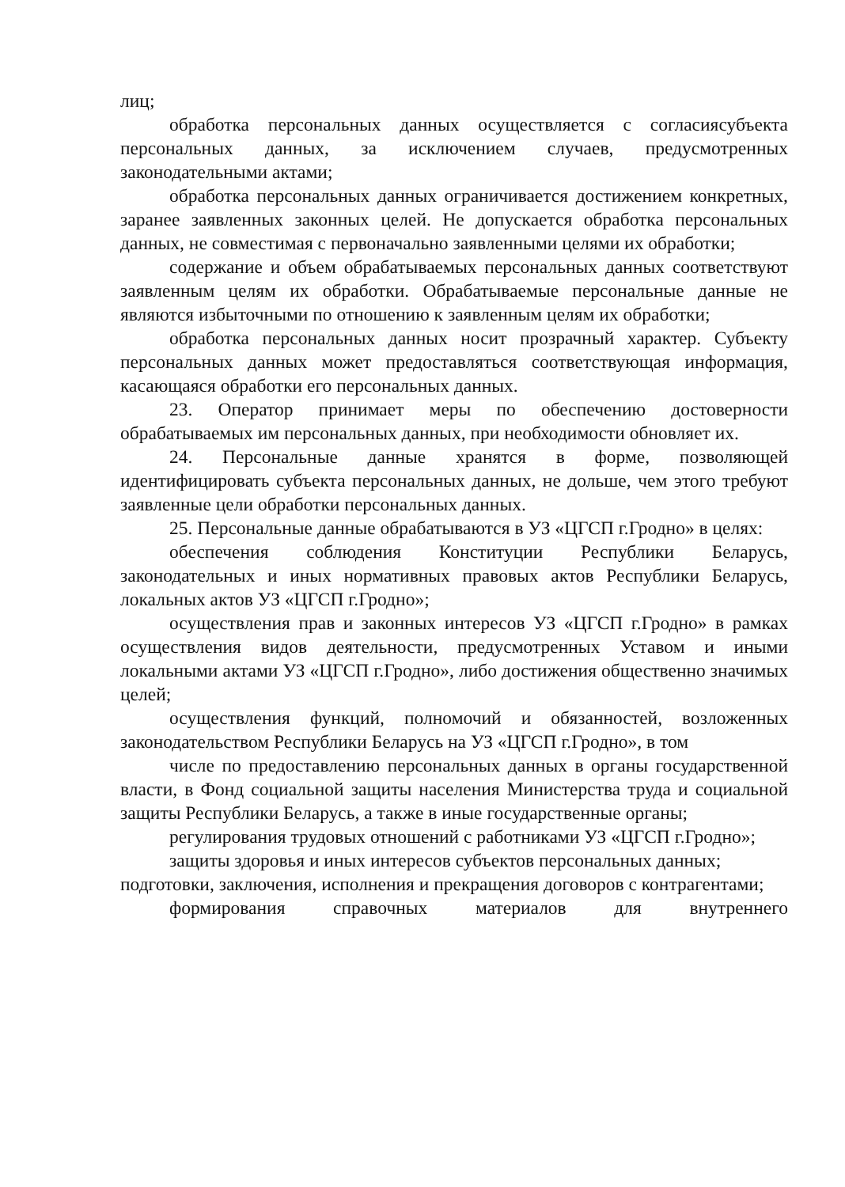лиц;
обработка персональных данных осуществляется с согласиясубъекта персональных данных, за исключением случаев, предусмотренных законодательными актами;
обработка персональных данных ограничивается достижением конкретных, заранее заявленных законных целей. Не допускается обработка персональных данных, не совместимая с первоначально заявленными целями их обработки;
содержание и объем обрабатываемых персональных данных соответствуют заявленным целям их обработки. Обрабатываемые персональные данные не являются избыточными по отношению к заявленным целям их обработки;
обработка персональных данных носит прозрачный характер. Субъекту персональных данных может предоставляться соответствующая информация, касающаяся обработки его персональных данных.
23. Оператор принимает меры по обеспечению достоверности обрабатываемых им персональных данных, при необходимости обновляет их.
24. Персональные данные хранятся в форме, позволяющей идентифицировать субъекта персональных данных, не дольше, чем этого требуют заявленные цели обработки персональных данных.
25. Персональные данные обрабатываются в УЗ «ЦГСП г.Гродно» в целях:
обеспечения соблюдения Конституции Республики Беларусь, законодательных и иных нормативных правовых актов Республики Беларусь, локальных актов УЗ «ЦГСП г.Гродно»;
осуществления прав и законных интересов УЗ «ЦГСП г.Гродно» в рамках осуществления видов деятельности, предусмотренных Уставом и иными локальными актами УЗ «ЦГСП г.Гродно», либо достижения общественно значимых целей;
осуществления функций, полномочий и обязанностей, возложенных законодательством Республики Беларусь на УЗ «ЦГСП г.Гродно», в том
числе по предоставлению персональных данных в органы государственной власти, в Фонд социальной защиты населения Министерства труда и социальной защиты Республики Беларусь, а также в иные государственные органы;
регулирования трудовых отношений с работниками УЗ «ЦГСП г.Гродно»;
защиты здоровья и иных интересов субъектов персональных данных;
подготовки, заключения, исполнения и прекращения договоров с контрагентами;
формирования справочных материалов для внутреннего